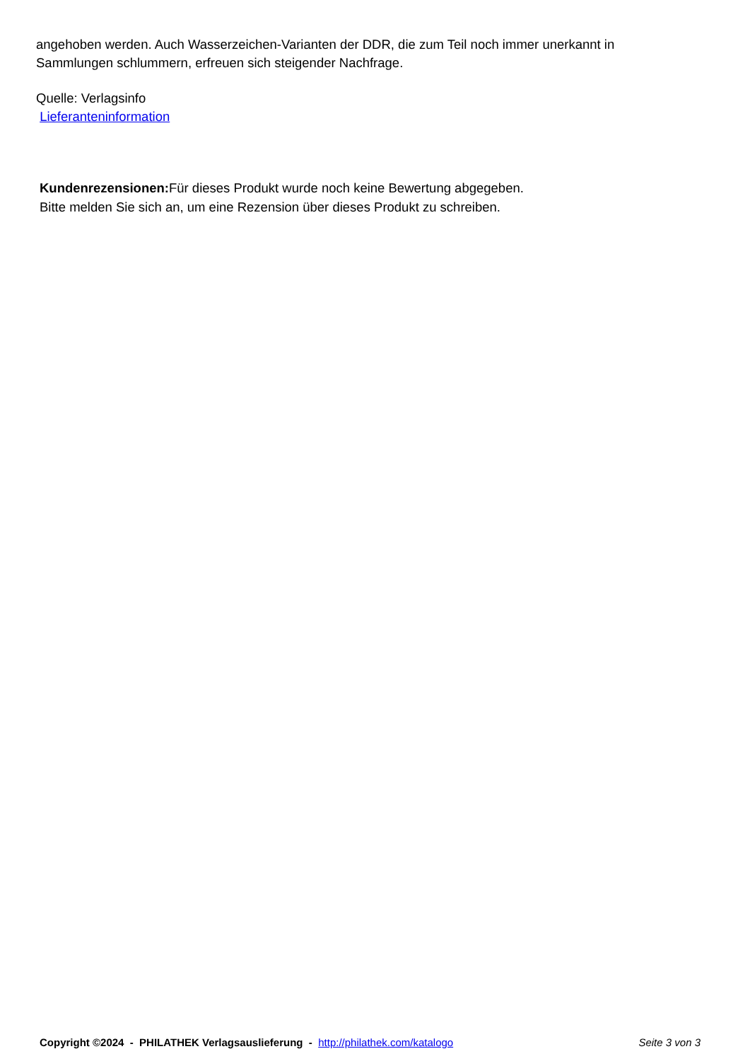angehoben werden. Auch Wasserzeichen-Varianten der DDR, die zum Teil noch immer unerkannt in Sammlungen schlummern, erfreuen sich steigender Nachfrage.
Quelle: Verlagsinfo
Lieferanteninformation
Kundenrezensionen: Für dieses Produkt wurde noch keine Bewertung abgegeben.
Bitte melden Sie sich an, um eine Rezension über dieses Produkt zu schreiben.
Copyright ©2024 - PHILATHEK Verlagsauslieferung - http://philathek.com/katalogo Seite 3 von 3